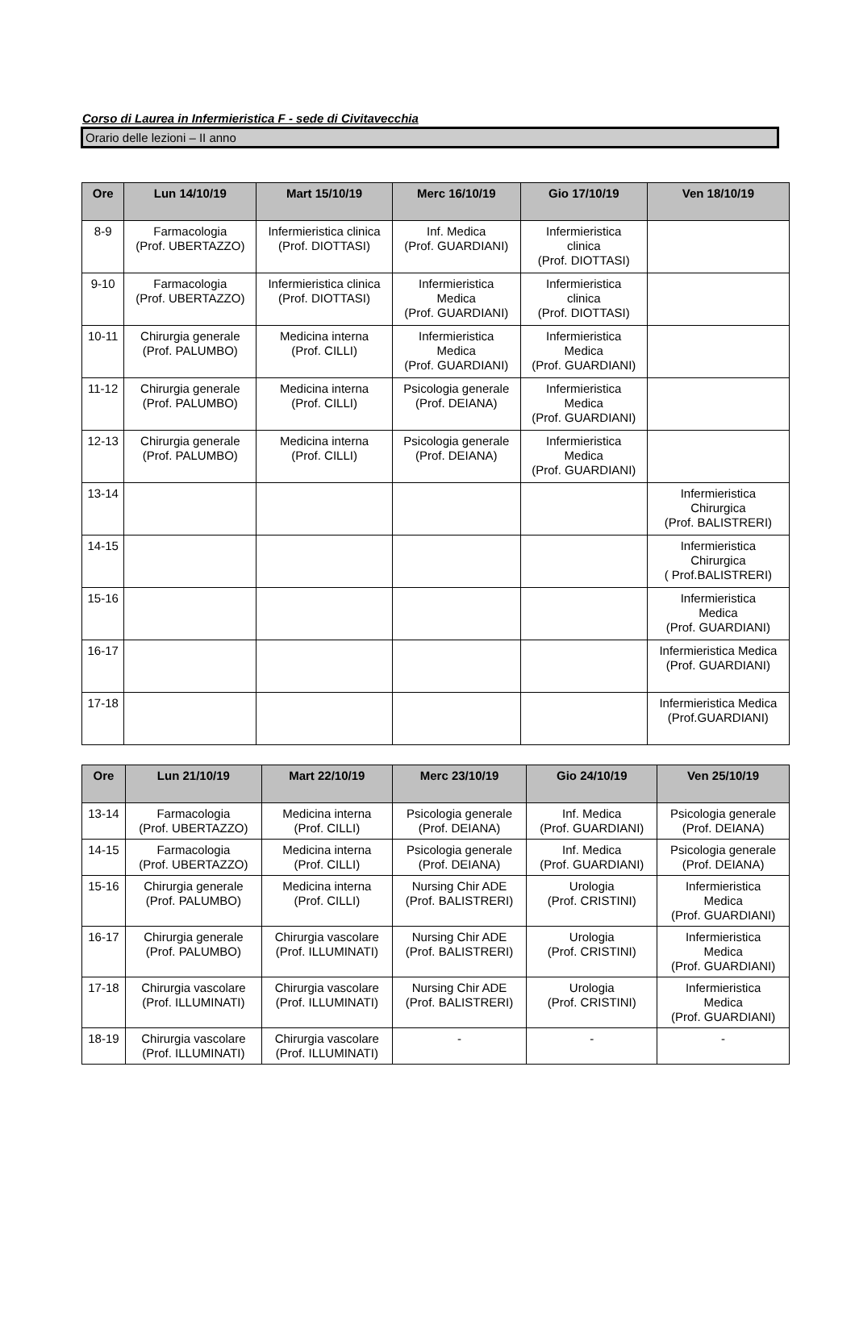Corso di Laurea in Infermieristica F - sede di Civitavecchia
Orario delle lezioni – II anno
| Ore | Lun 14/10/19 | Mart 15/10/19 | Merc 16/10/19 | Gio 17/10/19 | Ven 18/10/19 |
| --- | --- | --- | --- | --- | --- |
| 8-9 | Farmacologia (Prof. UBERTAZZO) | Infermieristica clinica (Prof. DIOTTASI) | Inf. Medica (Prof. GUARDIANI) | Infermieristica clinica (Prof. DIOTTASI) | |
| 9-10 | Farmacologia (Prof. UBERTAZZO) | Infermieristica clinica (Prof. DIOTTASI) | Infermieristica Medica (Prof. GUARDIANI) | Infermieristica clinica (Prof. DIOTTASI) | |
| 10-11 | Chirurgia generale (Prof. PALUMBO) | Medicina interna (Prof. CILLI) | Infermieristica Medica (Prof. GUARDIANI) | Infermieristica Medica (Prof. GUARDIANI) | |
| 11-12 | Chirurgia generale (Prof. PALUMBO) | Medicina interna (Prof. CILLI) | Psicologia generale (Prof. DEIANA) | Infermieristica Medica (Prof. GUARDIANI) | |
| 12-13 | Chirurgia generale (Prof. PALUMBO) | Medicina interna (Prof. CILLI) | Psicologia generale (Prof. DEIANA) | Infermieristica Medica (Prof. GUARDIANI) | |
| 13-14 | | | | | Infermieristica Chirurgica (Prof. BALISTRERI) |
| 14-15 | | | | | Infermieristica Chirurgica ( Prof.BALISTRERI) |
| 15-16 | | | | | Infermieristica Medica (Prof. GUARDIANI) |
| 16-17 | | | | | Infermieristica Medica (Prof. GUARDIANI) |
| 17-18 | | | | | Infermieristica Medica (Prof.GUARDIANI) |
| Ore | Lun 21/10/19 | Mart 22/10/19 | Merc 23/10/19 | Gio 24/10/19 | Ven 25/10/19 |
| --- | --- | --- | --- | --- | --- |
| 13-14 | Farmacologia (Prof. UBERTAZZO) | Medicina interna (Prof. CILLI) | Psicologia generale (Prof. DEIANA) | Inf. Medica (Prof. GUARDIANI) | Psicologia generale (Prof. DEIANA) |
| 14-15 | Farmacologia (Prof. UBERTAZZO) | Medicina interna (Prof. CILLI) | Psicologia generale (Prof. DEIANA) | Inf. Medica (Prof. GUARDIANI) | Psicologia generale (Prof. DEIANA) |
| 15-16 | Chirurgia generale (Prof. PALUMBO) | Medicina interna (Prof. CILLI) | Nursing Chir ADE (Prof. BALISTRERI) | Urologia (Prof. CRISTINI) | Infermieristica Medica (Prof. GUARDIANI) |
| 16-17 | Chirurgia generale (Prof. PALUMBO) | Chirurgia vascolare (Prof. ILLUMINATI) | Nursing Chir ADE (Prof. BALISTRERI) | Urologia (Prof. CRISTINI) | Infermieristica Medica (Prof. GUARDIANI) |
| 17-18 | Chirurgia vascolare (Prof. ILLUMINATI) | Chirurgia vascolare (Prof. ILLUMINATI) | Nursing Chir ADE (Prof. BALISTRERI) | Urologia (Prof. CRISTINI) | Infermieristica Medica (Prof. GUARDIANI) |
| 18-19 | Chirurgia vascolare (Prof. ILLUMINATI) | Chirurgia vascolare (Prof. ILLUMINATI) | - | - | - |